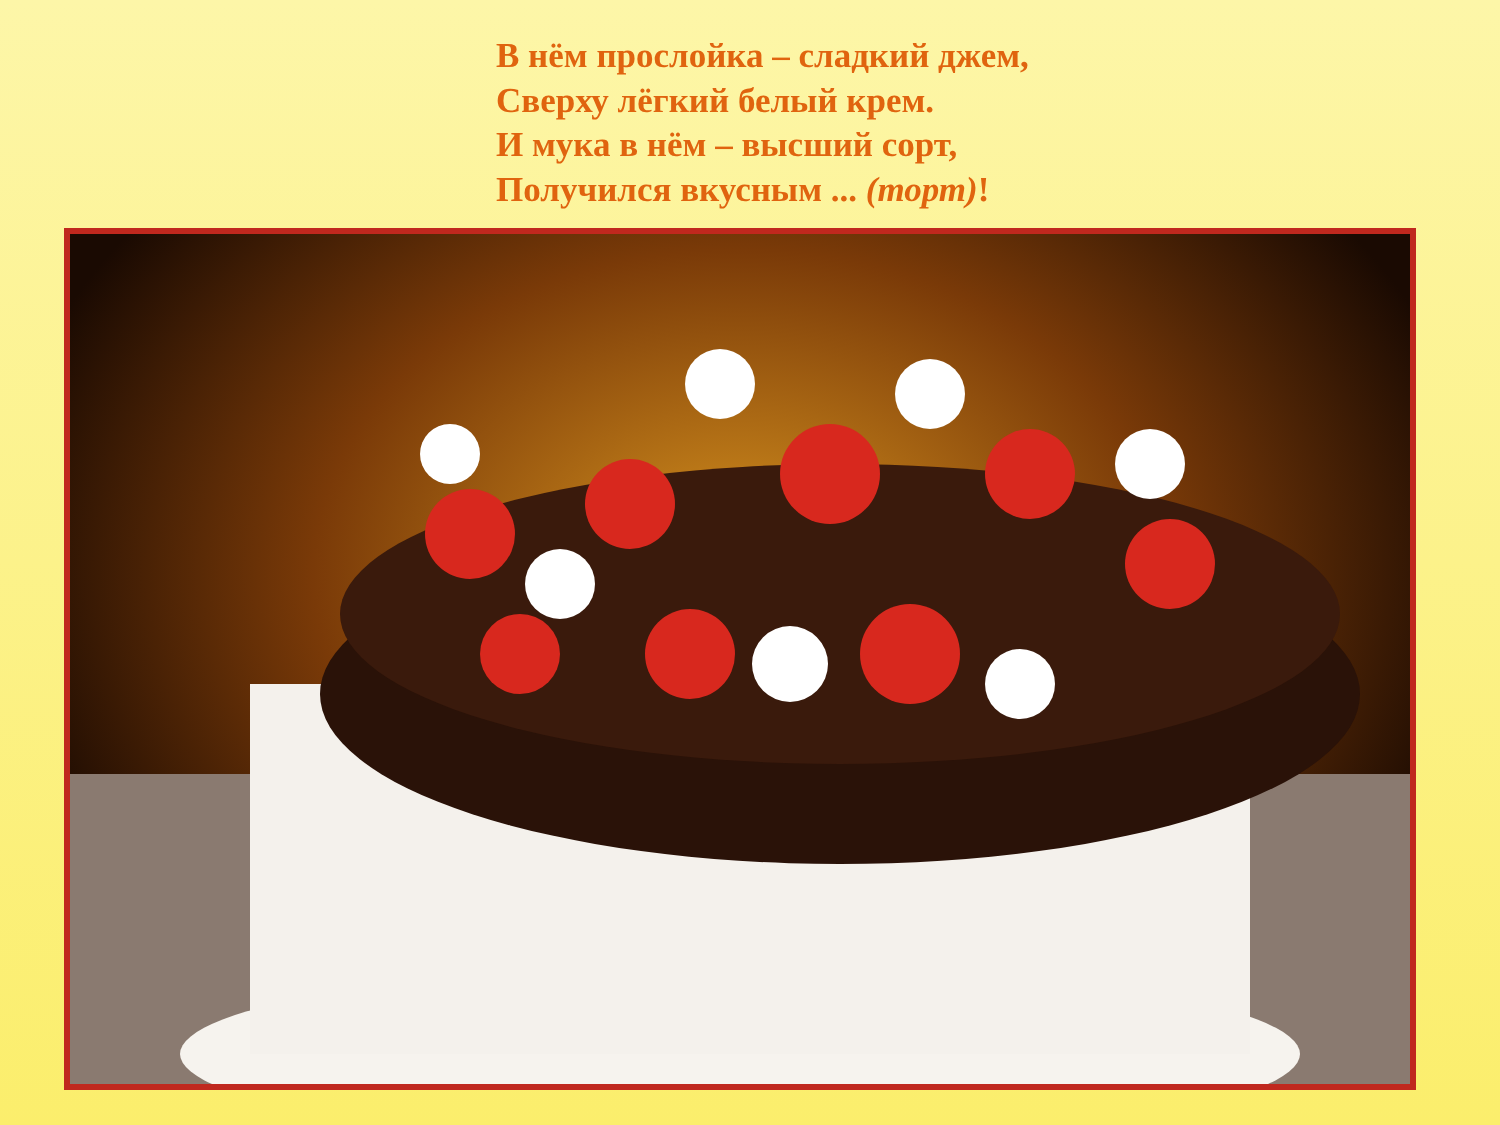В нём прослойка – сладкий джем,
Сверху лёгкий белый крем.
И мука в нём – высший сорт,
Получился вкусным ... (торт)!